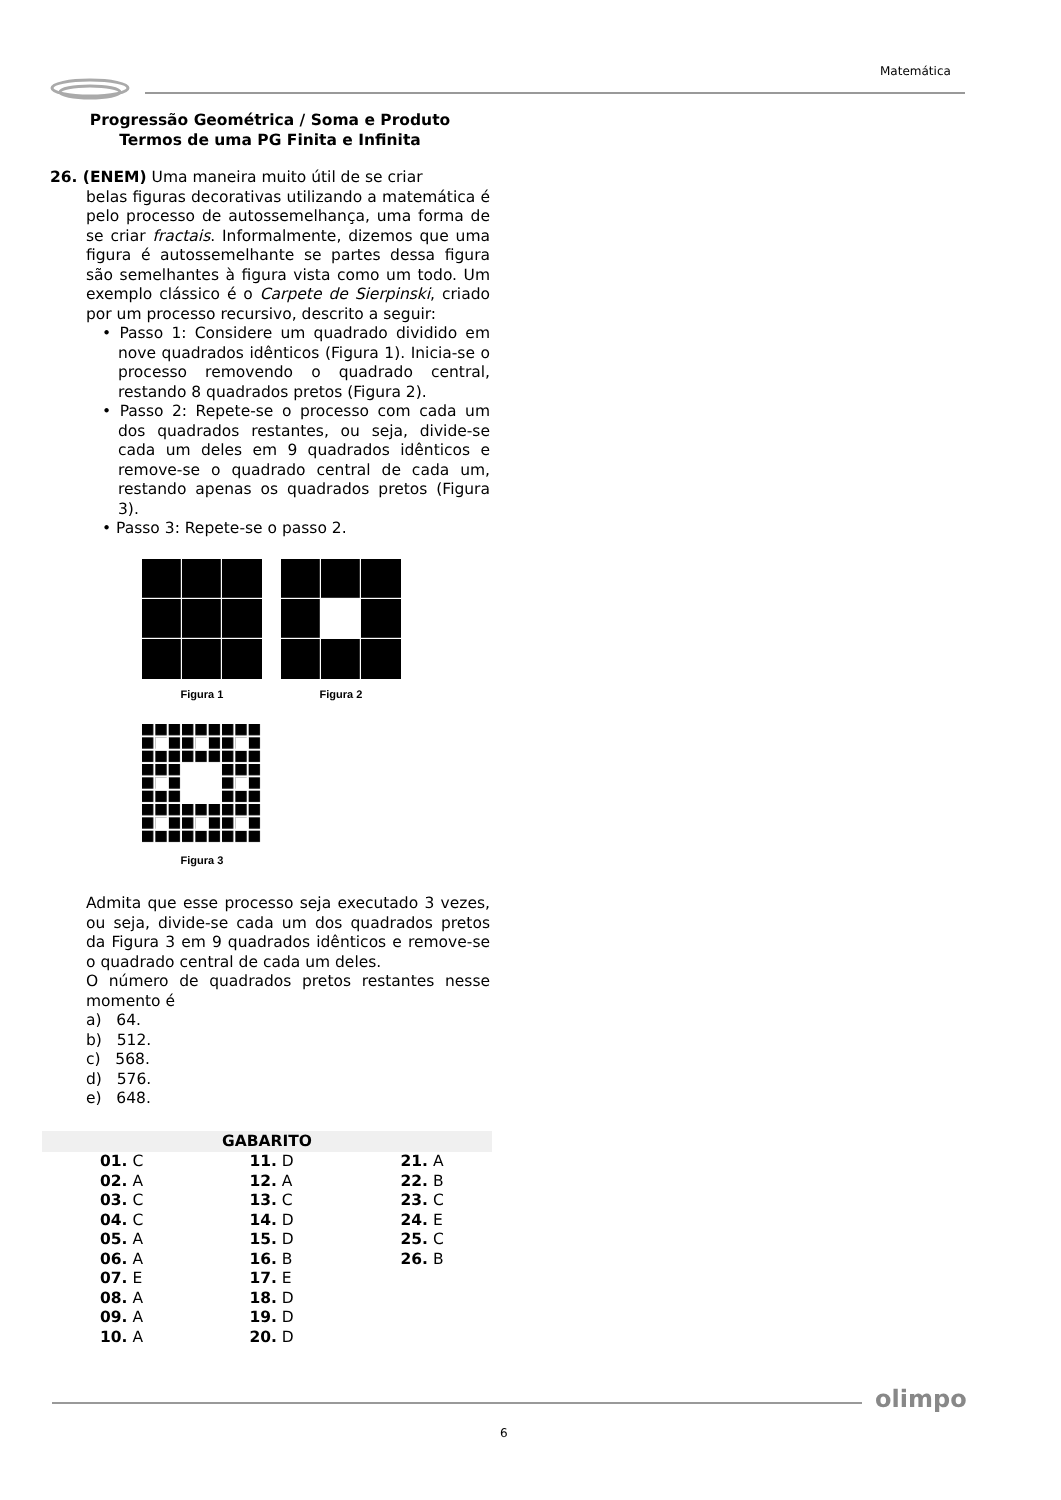Matemática
Progressão Geométrica / Soma e Produto
Termos de uma PG Finita e Infinita
26. (ENEM) Uma maneira muito útil de se criar
belas figuras decorativas utilizando a matemática é pelo processo de autossemelhança, uma forma de se criar fractais. Informalmente, dizemos que uma figura é autossemelhante se partes dessa figura são semelhantes à figura vista como um todo. Um exemplo clássico é o Carpete de Sierpinski, criado por um processo recursivo, descrito a seguir:
• Passo 1: Considere um quadrado dividido em nove quadrados idênticos (Figura 1). Inicia-se o processo removendo o quadrado central, restando 8 quadrados pretos (Figura 2).
• Passo 2: Repete-se o processo com cada um dos quadrados restantes, ou seja, divide-se cada um deles em 9 quadrados idênticos e remove-se o quadrado central de cada um, restando apenas os quadrados pretos (Figura 3).
• Passo 3: Repete-se o passo 2.
Figura 1
Figura 2
Figura 3
Admita que esse processo seja executado 3 vezes, ou seja, divide-se cada um dos quadrados pretos da Figura 3 em 9 quadrados idênticos e remove-se o quadrado central de cada um deles.
O número de quadrados pretos restantes nesse momento é
a) 64.
b) 512.
c) 568.
d) 576.
e) 648.
| GABARITO | | |
| --- | --- | --- |
| 01. C | 11. D | 21. A |
| 02. A | 12. A | 22. B |
| 03. C | 13. C | 23. C |
| 04. C | 14. D | 24. E |
| 05. A | 15. D | 25. C |
| 06. A | 16. B | 26. B |
| 07. E | 17. E | |
| 08. A | 18. D | |
| 09. A | 19. D | |
| 10. A | 20. D | |
olimpo
6